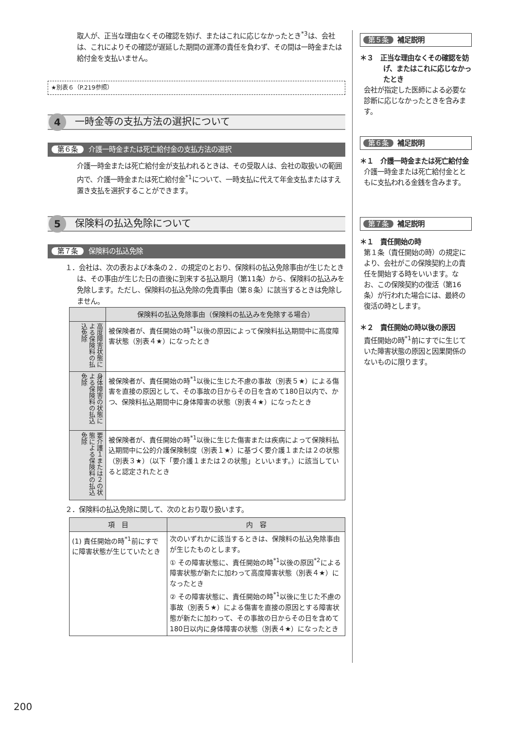取人が、正当な理由なくその確認を妨げ、またはこれに応じなかったとき<sup>*3</sup>は、会社は、これによりその確認が遅延した期間の遅滞の責任を負わず、その間は一時金または給付金を支払いません。
★別表６（P.219参照）
4
一時金等の支払方法の選択について
第６条 介護一時金または死亡給付金の支払方法の選択
介護一時金または死亡給付金が支払われるときは、その受取人は、会社の取扱いの範囲内で、介護一時金または死亡給付金<sup>*1</sup>について、一時支払に代えて年金支払またはすえ置き支払を選択することができます。
5
保険料の払込免除について
第７条 保険料の払込免除
１．会社は、次の表および本条の２．の規定のとおり、保険料の払込免除事由が生じたときは、その事由が生じた日の直後に到来する払込期月（第11条）から、保険料の払込みを免除します。ただし、保険料の払込免除の免責事由（第８条）に該当するときは免除しません。
| | 保険料の払込免除事由（保険料の払込みを免除する場合） |
| --- | --- |
| 高度障害状態による保険料の払込免除 | 被保険者が、責任開始の時<sup>*1</sup>以後の原因によって保険料払込期間中に高度障害状態（別表４★）になったとき |
| 身体障害の状態による保険料の払込免除 | 被保険者が、責任開始の時<sup>*1</sup>以後に生じた不慮の事故（別表５★）による傷害を直接の原因として、その事故の日からその日を含めて180日以内で、かつ、保険料払込期間中に身体障害の状態（別表４★）になったとき |
| 要介護１または２の状態による保険料の払込免除 | 被保険者が、責任開始の時<sup>*1</sup>以後に生じた傷害または疾病によって保険料払込期間中に公的介護保険制度（別表１★）に基づく要介護１または２の状態（別表３★）（以下「要介護１または２の状態」といいます。）に該当していると認定されたとき |
２．保険料の払込免除に関して、次のとおり取り扱います。
| 項 目 | 内 容 |
| --- | --- |
| (1) 責任開始の時<sup>*1</sup>前にすでに障害状態が生じていたとき | 次のいずれかに該当するときは、保険料の払込免除事由が生じたものとします。 ① その障害状態に、責任開始の時<sup>*1</sup>以後の原因<sup>*2</sup>による障害状態が新たに加わって高度障害状態（別表４★）になったとき ② その障害状態に、責任開始の時<sup>*1</sup>以後に生じた不慮の事故（別表５★）による傷害を直接の原因とする障害状態が新たに加わって、その事故の日からその日を含めて180日以内に身体障害の状態（別表４★）になったとき |
第５条 補足説明
＊３　正当な理由なくその確認を妨げ、またはこれに応じなかったとき
会社が指定した医師による必要な診断に応じなかったときを含みます。
第６条 補足説明
＊１　介護一時金または死亡給付金
介護一時金または死亡給付金とともに支払われる金銭を含みます。
第７条 補足説明
＊１　責任開始の時
第１条（責任開始の時）の規定により、会社がこの保険契約上の責任を開始する時をいいます。なお、この保険契約の復活（第16条）が行われた場合には、最終の復活の時とします。
＊２　責任開始の時以後の原因
責任開始の時<sup>*1</sup>前にすでに生じていた障害状態の原因と因果関係のないものに限ります。
200